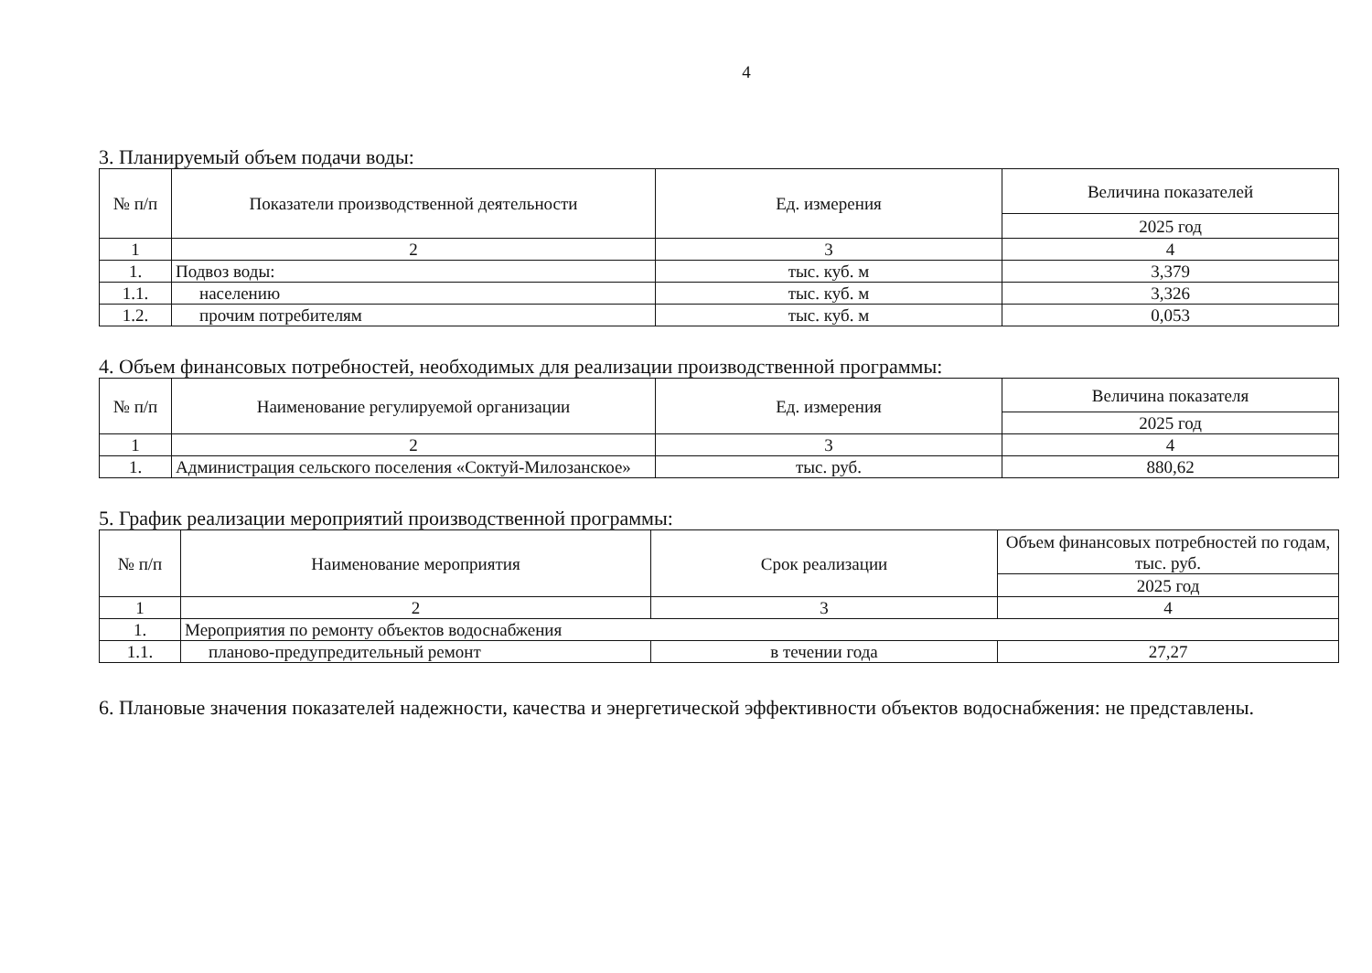4
3. Планируемый объем подачи воды:
| № п/п | Показатели производственной деятельности | Ед. измерения | Величина показателей |
| --- | --- | --- | --- |
| | | | 2025 год |
| 1 | 2 | 3 | 4 |
| 1. | Подвоз воды: | тыс. куб. м | 3,379 |
| 1.1. | населению | тыс. куб. м | 3,326 |
| 1.2. | прочим потребителям | тыс. куб. м | 0,053 |
4. Объем финансовых потребностей, необходимых для реализации производственной программы:
| № п/п | Наименование регулируемой организации | Ед. измерения | Величина показателя |
| --- | --- | --- | --- |
| | | | 2025 год |
| 1 | 2 | 3 | 4 |
| 1. | Администрация сельского поселения «Соктуй-Милозанское» | тыс. руб. | 880,62 |
5. График реализации мероприятий производственной программы:
| № п/п | Наименование мероприятия | Срок реализации | Объем финансовых потребностей по годам, тыс. руб. |
| --- | --- | --- | --- |
| | | | 2025 год |
| 1 | 2 | 3 | 4 |
| 1. | Мероприятия по ремонту объектов водоснабжения | | |
| 1.1. | планово-предупредительный ремонт | в течении года | 27,27 |
6. Плановые значения показателей надежности, качества и энергетической эффективности объектов водоснабжения: не представлены.